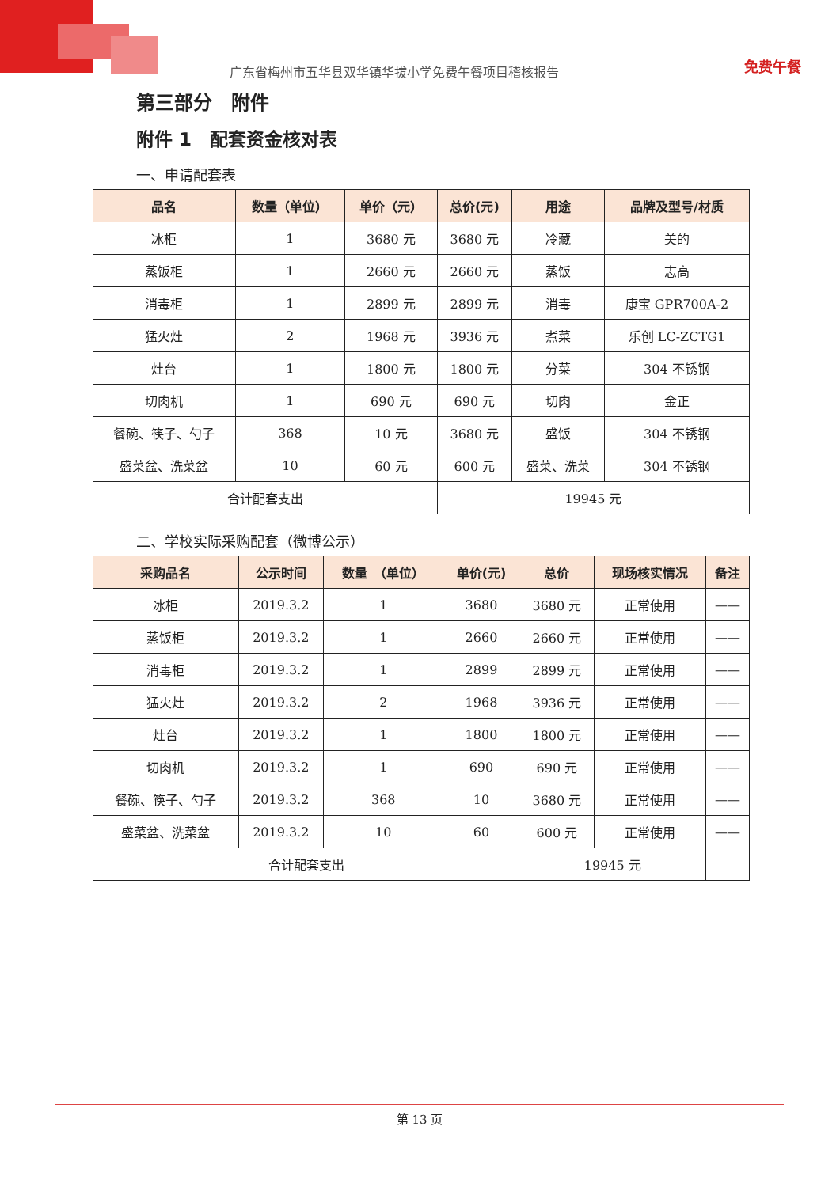广东省梅州市五华县双华镇华拔小学免费午餐项目稽核报告
免费午餐
第三部分　附件
附件 1　配套资金核对表
一、申请配套表
| 品名 | 数量（单位） | 单价（元） | 总价(元) | 用途 | 品牌及型号/材质 |
| --- | --- | --- | --- | --- | --- |
| 冰柜 | 1 | 3680 元 | 3680 元 | 冷藏 | 美的 |
| 蒸饭柜 | 1 | 2660 元 | 2660 元 | 蒸饭 | 志高 |
| 消毒柜 | 1 | 2899 元 | 2899 元 | 消毒 | 康宝 GPR700A-2 |
| 猛火灶 | 2 | 1968 元 | 3936 元 | 煮菜 | 乐创 LC-ZCTG1 |
| 灶台 | 1 | 1800 元 | 1800 元 | 分菜 | 304 不锈钢 |
| 切肉机 | 1 | 690 元 | 690 元 | 切肉 | 金正 |
| 餐碗、筷子、勺子 | 368 | 10 元 | 3680 元 | 盛饭 | 304 不锈钢 |
| 盛菜盆、洗菜盆 | 10 | 60 元 | 600 元 | 盛菜、洗菜 | 304 不锈钢 |
| 合计配套支出 | | | 19945 元 | | |
二、学校实际采购配套（微博公示）
| 采购品名 | 公示时间 | 数量 （单位） | 单价(元) | 总价 | 现场核实情况 | 备注 |
| --- | --- | --- | --- | --- | --- | --- |
| 冰柜 | 2019.3.2 | 1 | 3680 | 3680 元 | 正常使用 | —— |
| 蒸饭柜 | 2019.3.2 | 1 | 2660 | 2660 元 | 正常使用 | —— |
| 消毒柜 | 2019.3.2 | 1 | 2899 | 2899 元 | 正常使用 | —— |
| 猛火灶 | 2019.3.2 | 2 | 1968 | 3936 元 | 正常使用 | —— |
| 灶台 | 2019.3.2 | 1 | 1800 | 1800 元 | 正常使用 | —— |
| 切肉机 | 2019.3.2 | 1 | 690 | 690 元 | 正常使用 | —— |
| 餐碗、筷子、勺子 | 2019.3.2 | 368 | 10 | 3680 元 | 正常使用 | —— |
| 盛菜盆、洗菜盆 | 2019.3.2 | 10 | 60 | 600 元 | 正常使用 | —— |
| 合计配套支出 | | | | 19945 元 | | |
第 13 页